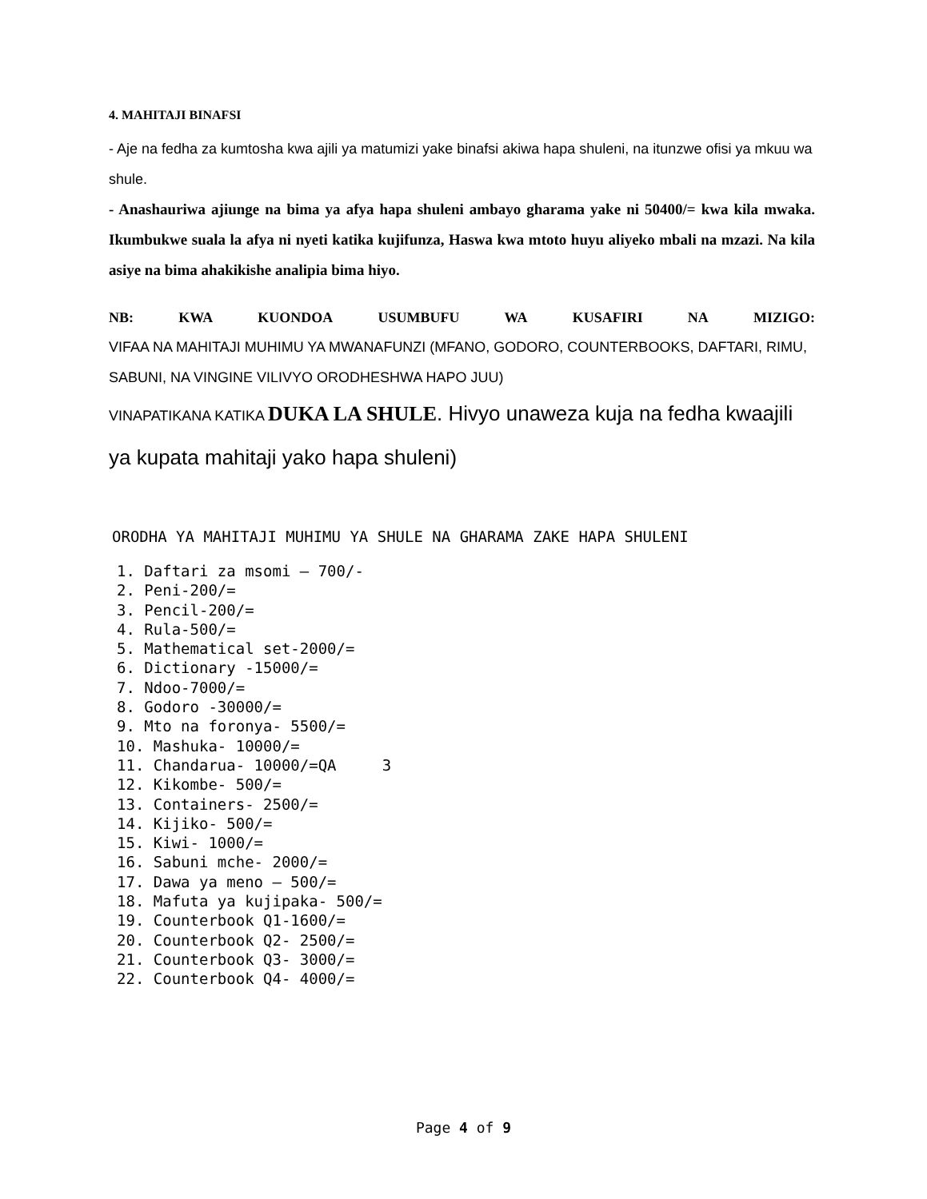4. MAHITAJI BINAFSI
- Aje na fedha za kumtosha kwa ajili ya matumizi yake binafsi akiwa hapa shuleni, na itunzwe ofisi ya mkuu wa shule.
- Anashauriwa ajiunge na bima ya afya hapa shuleni ambayo gharama yake ni 50400/= kwa kila mwaka. Ikumbukwe suala la afya ni nyeti katika kujifunza, Haswa kwa mtoto huyu aliyeko mbali na mzazi. Na kila asiye na bima ahakikishe analipia bima hiyo.
NB: KWA KUONDOA USUMBUFU WA KUSAFIRI NA MIZIGO:
VIFAA NA MAHITAJI MUHIMU YA MWANAFUNZI (MFANO, GODORO, COUNTERBOOKS, DAFTARI, RIMU, SABUNI, NA VINGINE VILIVYO ORODHESHWA HAPO JUU)
VINAPATIKANA KATIKA DUKA LA SHULE. Hivyo unaweza kuja na fedha kwaajili ya kupata mahitaji yako hapa shuleni)
ORODHA YA MAHITAJI MUHIMU YA SHULE NA GHARAMA ZAKE HAPA SHULENI
1. Daftari za msomi – 700/-
2. Peni-200/=
3. Pencil-200/=
4. Rula-500/=
5. Mathematical set-2000/=
6. Dictionary -15000/=
7. Ndoo-7000/=
8. Godoro -30000/=
9. Mto na foronya- 5500/=
10. Mashuka- 10000/=
11. Chandarua- 10000/=QA 3
12. Kikombe- 500/=
13. Containers- 2500/=
14. Kijiko- 500/=
15. Kiwi- 1000/=
16. Sabuni mche- 2000/=
17. Dawa ya meno – 500/=
18. Mafuta ya kujipaka- 500/=
19. Counterbook Q1-1600/=
20. Counterbook Q2- 2500/=
21. Counterbook Q3- 3000/=
22. Counterbook Q4- 4000/=
Page 4 of 9